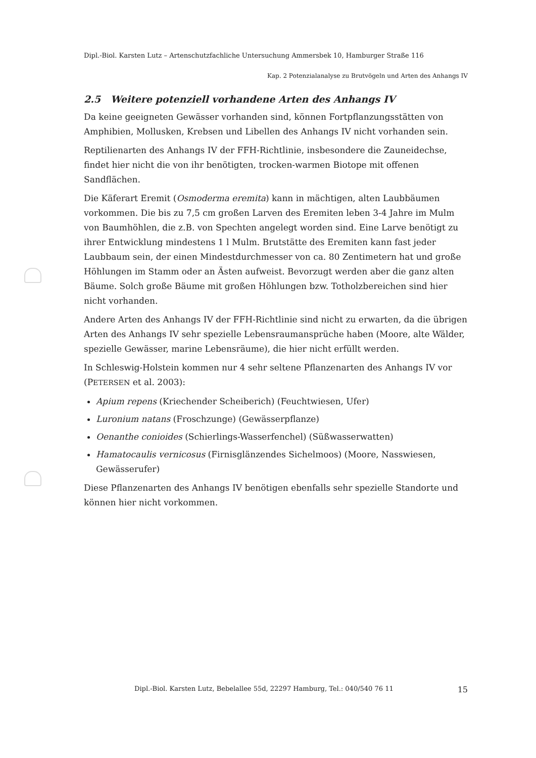Dipl.-Biol. Karsten Lutz – Artenschutzfachliche Untersuchung Ammersbek 10, Hamburger Straße 116
Kap. 2 Potenzialanalyse zu Brutvögeln und Arten des Anhangs IV
2.5 Weitere potenziell vorhandene Arten des Anhangs IV
Da keine geeigneten Gewässer vorhanden sind, können Fortpflanzungsstätten von Amphibien, Mollusken, Krebsen und Libellen des Anhangs IV nicht vorhanden sein.
Reptilienarten des Anhangs IV der FFH-Richtlinie, insbesondere die Zauneidechse, findet hier nicht die von ihr benötigten, trocken-warmen Biotope mit offenen Sandflächen.
Die Käferart Eremit (Osmoderma eremita) kann in mächtigen, alten Laubbäumen vorkommen. Die bis zu 7,5 cm großen Larven des Eremiten leben 3-4 Jahre im Mulm von Baumhöhlen, die z.B. von Spechten angelegt worden sind. Eine Larve benötigt zu ihrer Entwicklung mindestens 1 l Mulm. Brutstätte des Eremiten kann fast jeder Laubbaum sein, der einen Mindestdurchmesser von ca. 80 Zentimetern hat und große Höhlungen im Stamm oder an Ästen aufweist. Bevorzugt werden aber die ganz alten Bäume. Solch große Bäume mit großen Höhlungen bzw. Totholzbereichen sind hier nicht vorhanden.
Andere Arten des Anhangs IV der FFH-Richtlinie sind nicht zu erwarten, da die übrigen Arten des Anhangs IV sehr spezielle Lebensraumansprüche haben (Moore, alte Wälder, spezielle Gewässer, marine Lebensräume), die hier nicht erfüllt werden.
In Schleswig-Holstein kommen nur 4 sehr seltene Pflanzenarten des Anhangs IV vor (PETERSEN et al. 2003):
Apium repens (Kriechender Scheiberich) (Feuchtwiesen, Ufer)
Luronium natans (Froschzunge) (Gewässerpflanze)
Oenanthe conioides (Schierlings-Wasserfenchel) (Süßwasserwatten)
Hamatocaulis vernicosus (Firnisglänzendes Sichelmoos) (Moore, Nasswiesen, Gewässerufer)
Diese Pflanzenarten des Anhangs IV benötigen ebenfalls sehr spezielle Standorte und können hier nicht vorkommen.
Dipl.-Biol. Karsten Lutz, Bebelallee 55d, 22297 Hamburg, Tel.: 040/540 76 11 15